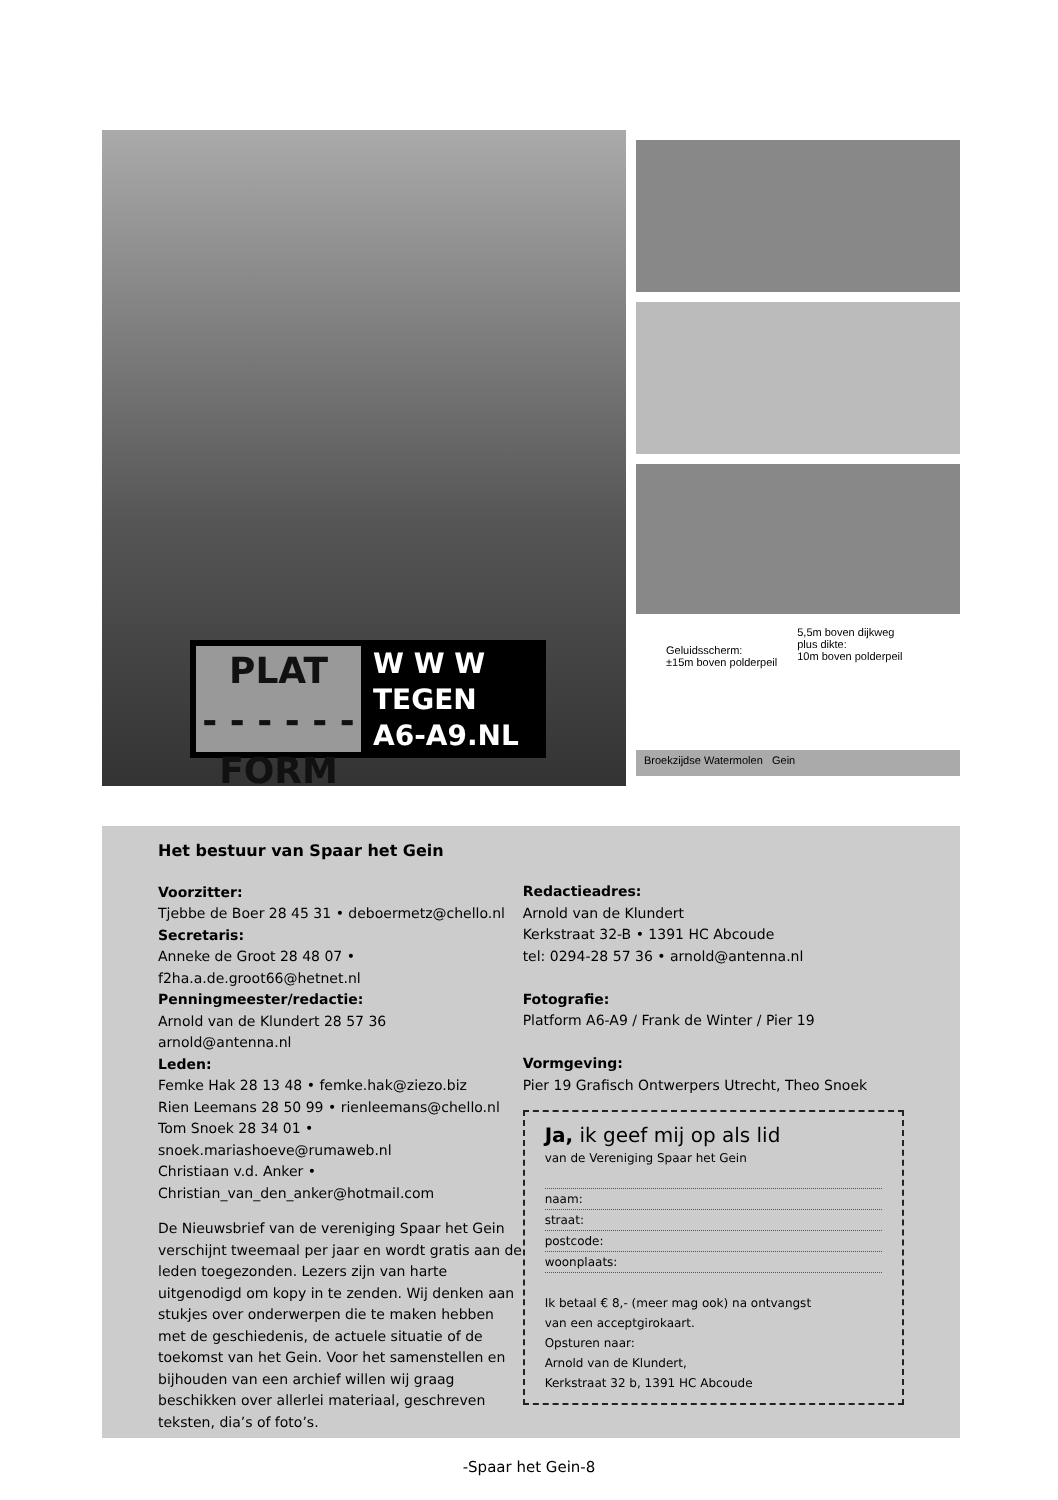PLAT
- - - - - -
FORM
W W W
TEGEN
A6-A9.NL
Geluidsscherm:
±15m boven polderpeil
5,5m boven dijkweg
plus dikte:
10m boven polderpeil
Broekzijdse Watermolen Gein
Het bestuur van Spaar het Gein
Voorzitter:
Tjebbe de Boer 28 45 31 • deboermetz@chello.nl
Secretaris:
Anneke de Groot 28 48 07 •
f2ha.a.de.groot66@hetnet.nl
Penningmeester/redactie:
Arnold van de Klundert 28 57 36
arnold@antenna.nl
Leden:
Femke Hak 28 13 48 • femke.hak@ziezo.biz
Rien Leemans 28 50 99 • rienleemans@chello.nl
Tom Snoek 28 34 01 •
snoek.mariashoeve@rumaweb.nl
Christiaan v.d. Anker •
Christian_van_den_anker@hotmail.com
De Nieuwsbrief van de vereniging Spaar het Gein verschijnt tweemaal per jaar en wordt gratis aan de leden toegezonden. Lezers zijn van harte uitgenodigd om kopy in te zenden. Wij denken aan stukjes over onderwerpen die te maken hebben met de geschiedenis, de actuele situatie of de toekomst van het Gein. Voor het samenstellen en bijhouden van een archief willen wij graag beschikken over allerlei materiaal, geschreven teksten, dia’s of foto’s.
Redactieadres:
Arnold van de Klundert
Kerkstraat 32-B • 1391 HC Abcoude
tel: 0294-28 57 36 • arnold@antenna.nl
Fotografie:
Platform A6-A9 / Frank de Winter / Pier 19
Vormgeving:
Pier 19 Grafisch Ontwerpers Utrecht, Theo Snoek
Ja, ik geef mij op als lid
van de Vereniging Spaar het Gein
naam:
straat:
postcode:
woonplaats:
Ik betaal € 8,- (meer mag ook) na ontvangst
van een acceptgirokaart.
Opsturen naar:
Arnold van de Klundert,
Kerkstraat 32 b, 1391 HC Abcoude
-Spaar het Gein-8